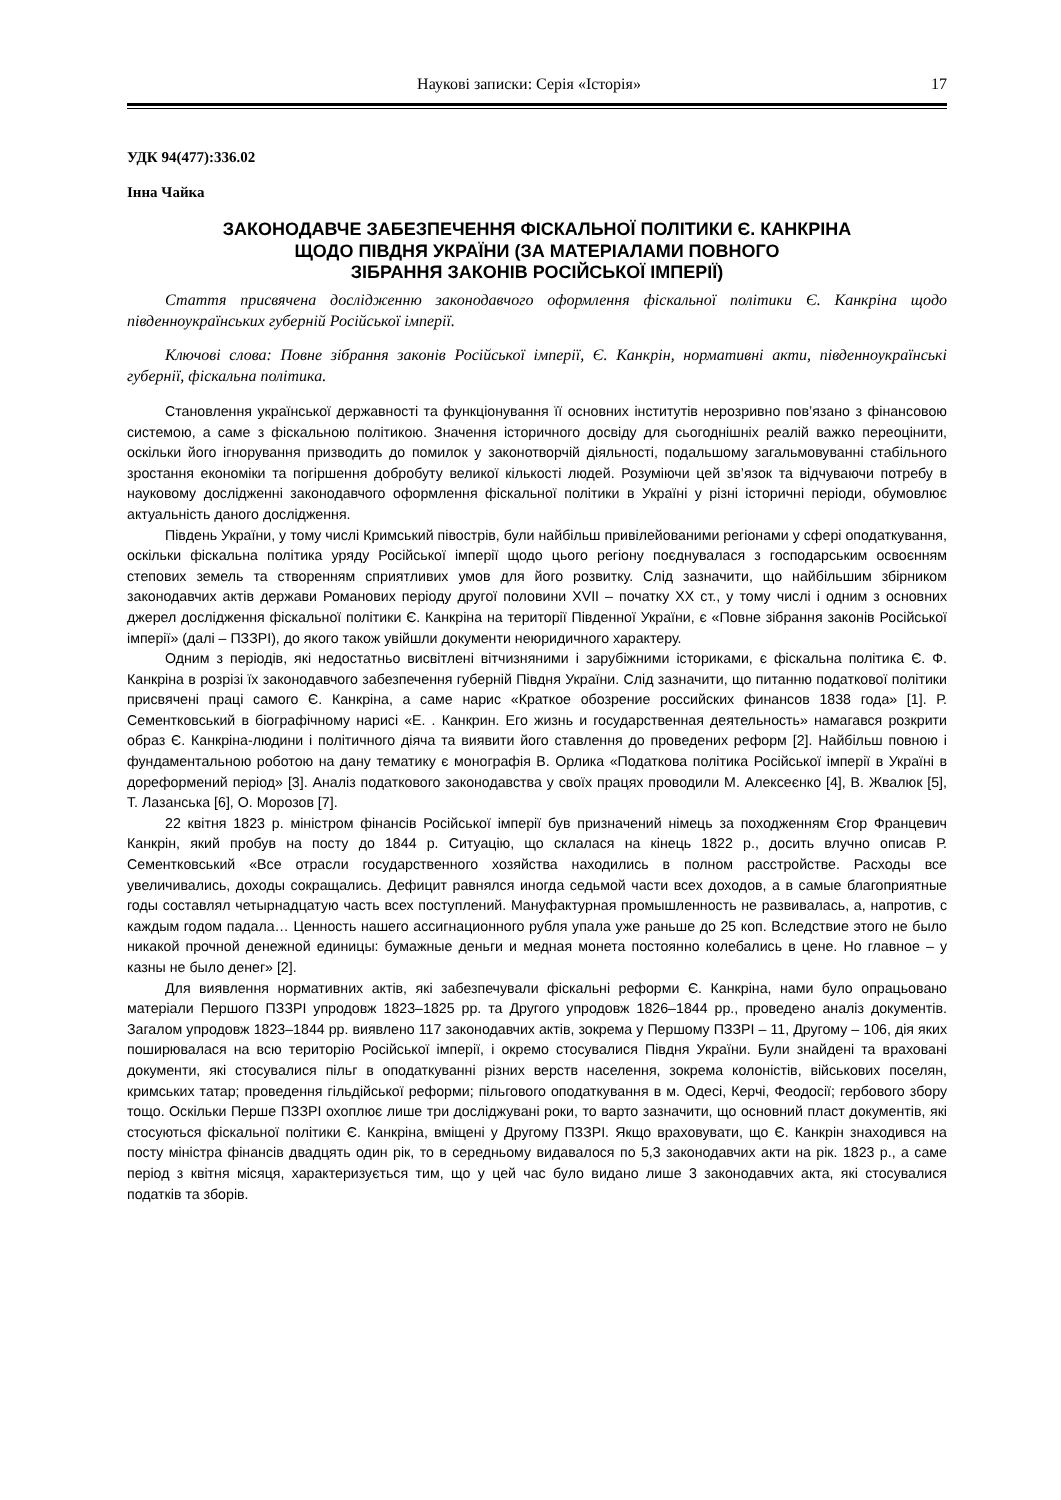Наукові записки: Серія «Історія» 17
УДК 94(477):336.02
Інна Чайка
ЗАКОНОДАВЧЕ ЗАБЕЗПЕЧЕННЯ ФІСКАЛЬНОЇ ПОЛІТИКИ Є. КАНКРІНА
ЩОДО ПІВДНЯ УКРАЇНИ (ЗА МАТЕРІАЛАМИ ПОВНОГО
ЗІБРАННЯ ЗАКОНІВ РОСІЙСЬКОЇ ІМПЕРІЇ)
Стаття присвячена дослідженню законодавчого оформлення фіскальної політики Є. Канкріна щодо південноукраїнських губерній Російської імперії.
Ключові слова: Повне зібрання законів Російської імперії, Є. Канкрін, нормативні акти, південноукраїнські губернії, фіскальна політика.
Становлення української державності та функціонування її основних інститутів нерозривно пов’язано з фінансовою системою, а саме з фіскальною політикою. Значення історичного досвіду для сьогоднішніх реалій важко переоцінити, оскільки його ігнорування призводить до помилок у законотворчій діяльності, подальшому загальмовуванні стабільного зростання економіки та погіршення добробуту великої кількості людей. Розуміючи цей зв’язок та відчуваючи потребу в науковому дослідженні законодавчого оформлення фіскальної політики в Україні у різні історичні періоди, обумовлює актуальність даного дослідження.
Південь України, у тому числі Кримський півострів, були найбільш привілейованими регіонами у сфері оподаткування, оскільки фіскальна політика уряду Російської імперії щодо цього регіону поєднувалася з господарським освоєнням степових земель та створенням сприятливих умов для його розвитку. Слід зазначити, що найбільшим збірником законодавчих актів держави Романових періоду другої половини XVII – початку XX ст., у тому числі і одним з основних джерел дослідження фіскальної політики Є. Канкріна на території Південної України, є «Повне зібрання законів Російської імперії» (далі – ПЗЗРІ), до якого також увійшли документи неюридичного характеру.
Одним з періодів, які недостатньо висвітлені вітчизняними і зарубіжними істориками, є фіскальна політика Є. Ф. Канкріна в розрізі їх законодавчого забезпечення губерній Півдня України. Слід зазначити, що питанню податкової політики присвячені праці самого Є. Канкріна, а саме нарис «Краткое обозрение российских финансов 1838 года» [1]. Р. Сементковський в біографічному нарисі «Е. . Канкрин. Его жизнь и государственная деятельность» намагався розкрити образ Є. Канкріна-людини і політичного діяча та виявити його ставлення до проведених реформ [2]. Найбільш повною і фундаментальною роботою на дану тематику є монографія В. Орлика «Податкова політика Російської імперії в Україні в дореформений період» [3]. Аналіз податкового законодавства у своїх працях проводили М. Алексеєнко [4], В. Жвалюк [5], Т. Лазанська [6], О. Морозов [7].
22 квітня 1823 р. міністром фінансів Російської імперії був призначений німець за походженням Єгор Францевич Канкрін, який пробув на посту до 1844 р. Ситуацію, що склалася на кінець 1822 р., досить влучно описав Р. Сементковський «Все отрасли государственного хозяйства находились в полном расстройстве. Расходы все увеличивались, доходы сокращались. Дефицит равнялся иногда седьмой части всех доходов, а в самые благоприятные годы составлял четырнадцатую часть всех поступлений. Мануфактурная промышленность не развивалась, а, напротив, с каждым годом падала… Ценность нашего ассигнационного рубля упала уже раньше до 25 коп. Вследствие этого не было никакой прочной денежной единицы: бумажные деньги и медная монета постоянно колебались в цене. Но главное – у казны не было денег» [2].
Для виявлення нормативних актів, які забезпечували фіскальні реформи Є. Канкріна, нами було опрацьовано матеріали Першого ПЗЗРІ упродовж 1823–1825 рр. та Другого упродовж 1826–1844 рр., проведено аналіз документів. Загалом упродовж 1823–1844 рр. виявлено 117 законодавчих актів, зокрема у Першому ПЗЗРІ – 11, Другому – 106, дія яких поширювалася на всю територію Російської імперії, і окремо стосувалися Півдня України. Були знайдені та враховані документи, які стосувалися пільг в оподаткуванні різних верств населення, зокрема колоністів, військових поселян, кримських татар; проведення гільдійської реформи; пільгового оподаткування в м. Одесі, Керчі, Феодосії; гербового збору тощо. Оскільки Перше ПЗЗРІ охоплює лише три досліджувані роки, то варто зазначити, що основний пласт документів, які стосуються фіскальної політики Є. Канкріна, вміщені у Другому ПЗЗРІ. Якщо враховувати, що Є. Канкрін знаходився на посту міністра фінансів двадцять один рік, то в середньому видавалося по 5,3 законодавчих акти на рік. 1823 р., а саме період з квітня місяця, характеризується тим, що у цей час було видано лише 3 законодавчих акта, які стосувалися податків та зборів.